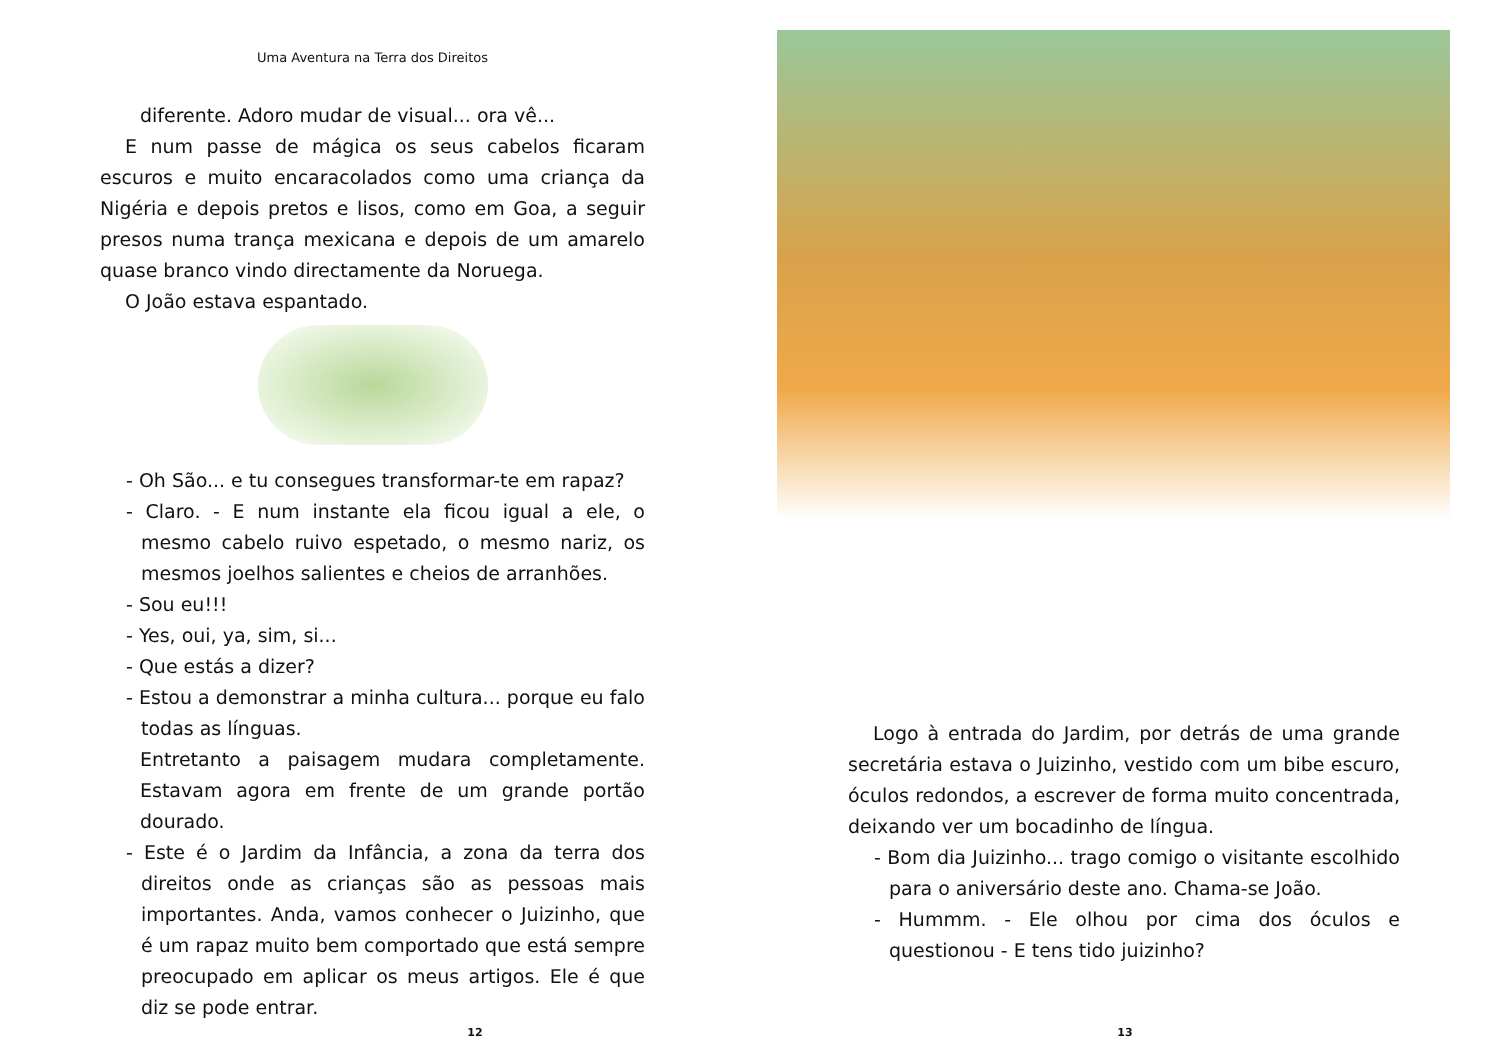Uma Aventura na Terra dos Direitos
diferente. Adoro mudar de visual... ora vê...
E num passe de mágica os seus cabelos ficaram escuros e muito encaracolados como uma criança da Nigéria e depois pretos e lisos, como em Goa, a seguir presos numa trança mexicana e depois de um amarelo quase branco vindo directamente da Noruega.
O João estava espantado.
- Oh São... e tu consegues transformar-te em rapaz?
- Claro. - E num instante ela ficou igual a ele, o mesmo cabelo ruivo espetado, o mesmo nariz, os mesmos joelhos salientes e cheios de arranhões.
- Sou eu!!!
- Yes, oui, ya, sim, si...
- Que estás a dizer?
- Estou a demonstrar a minha cultura... porque eu falo todas as línguas.
Entretanto a paisagem mudara completamente. Estavam agora em frente de um grande portão dourado.
- Este é o Jardim da Infância, a zona da terra dos direitos onde as crianças são as pessoas mais importantes. Anda, vamos conhecer o Juizinho, que é um rapaz muito bem comportado que está sempre preocupado em aplicar os meus artigos. Ele é que diz se pode entrar.
12
Logo à entrada do Jardim, por detrás de uma grande secretária estava o Juizinho, vestido com um bibe escuro, óculos redondos, a escrever de forma muito concentrada, deixando ver um bocadinho de língua.
- Bom dia Juizinho... trago comigo o visitante escolhido para o aniversário deste ano. Chama-se João.
- Hummm. - Ele olhou por cima dos óculos e questionou - E tens tido juizinho?
13